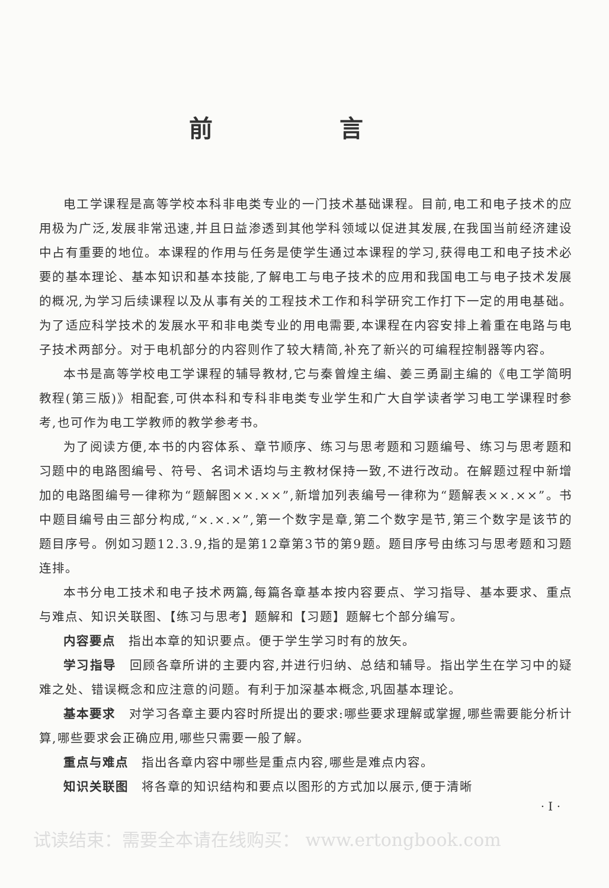前 言
电工学课程是高等学校本科非电类专业的一门技术基础课程。目前,电工和电子技术的应用极为广泛,发展非常迅速,并且日益渗透到其他学科领域以促进其发展,在我国当前经济建设中占有重要的地位。本课程的作用与任务是使学生通过本课程的学习,获得电工和电子技术必要的基本理论、基本知识和基本技能,了解电工与电子技术的应用和我国电工与电子技术发展的概况,为学习后续课程以及从事有关的工程技术工作和科学研究工作打下一定的用电基础。为了适应科学技术的发展水平和非电类专业的用电需要,本课程在内容安排上着重在电路与电子技术两部分。对于电机部分的内容则作了较大精简,补充了新兴的可编程控制器等内容。
本书是高等学校电工学课程的辅导教材,它与秦曾煌主编、姜三勇副主编的《电工学简明教程(第三版)》相配套,可供本科和专科非电类专业学生和广大自学读者学习电工学课程时参考,也可作为电工学教师的教学参考书。
为了阅读方便,本书的内容体系、章节顺序、练习与思考题和习题编号、练习与思考题和习题中的电路图编号、符号、名词术语均与主教材保持一致,不进行改动。在解题过程中新增加的电路图编号一律称为“题解图××.××”,新增加列表编号一律称为“题解表××.××”。书中题目编号由三部分构成,“×.×.×”,第一个数字是章,第二个数字是节,第三个数字是该节的题目序号。例如习题12.3.9,指的是第12章第3节的第9题。题目序号由练习与思考题和习题连排。
本书分电工技术和电子技术两篇,每篇各章基本按内容要点、学习指导、基本要求、重点与难点、知识关联图、【练习与思考】题解和【习题】题解七个部分编写。
内容要点　指出本章的知识要点。便于学生学习时有的放矢。
学习指导　回顾各章所讲的主要内容,并进行归纳、总结和辅导。指出学生在学习中的疑难之处、错误概念和应注意的问题。有利于加深基本概念,巩固基本理论。
基本要求　对学习各章主要内容时所提出的要求:哪些要求理解或掌握,哪些需要能分析计算,哪些要求会正确应用,哪些只需要一般了解。
重点与难点　指出各章内容中哪些是重点内容,哪些是难点内容。
知识关联图　将各章的知识结构和要点以图形的方式加以展示,便于清晰
· I ·
试读结束：需要全本请在线购买： www.ertongbook.com